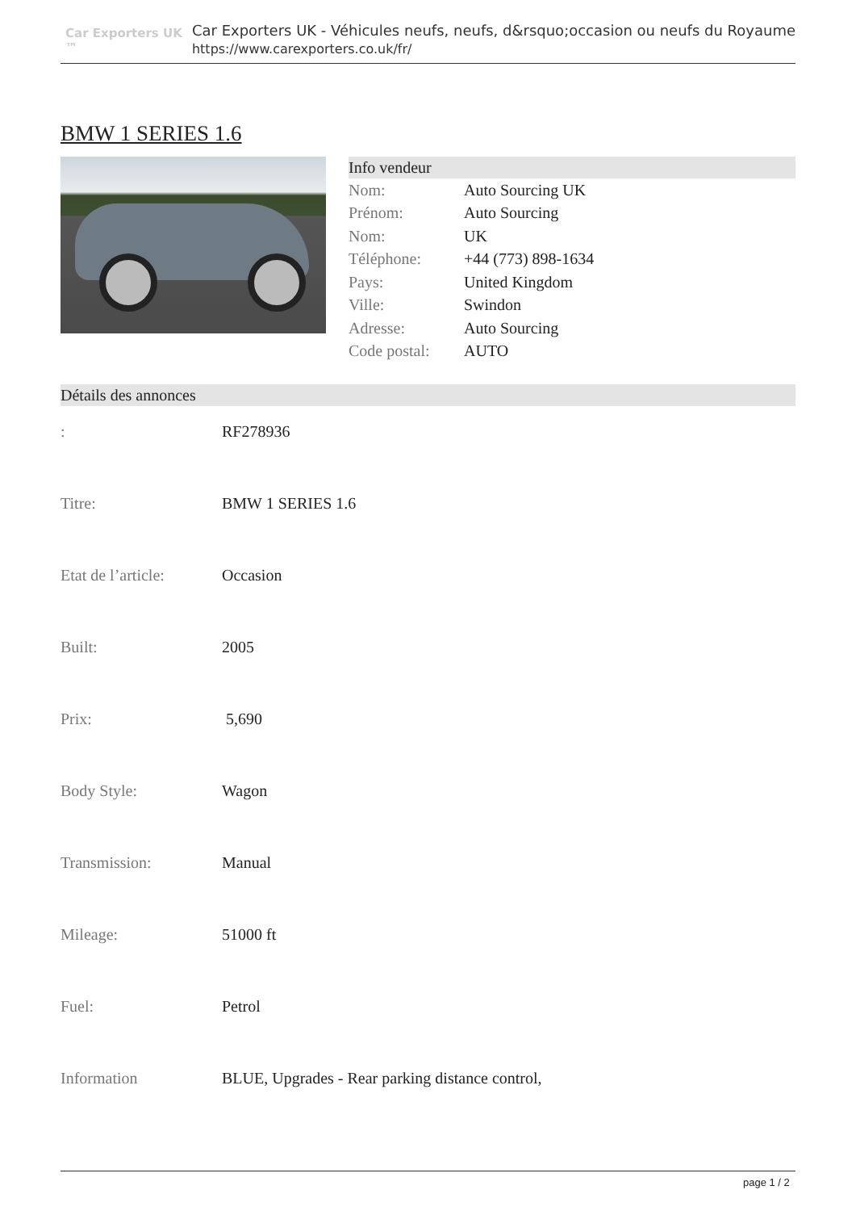Car Exporters UK ™
Car Exporters UK - Véhicules neufs, neufs, d&rsquo;occasion ou neufs du Royaume
https://www.carexporters.co.uk/fr/
BMW 1 SERIES 1.6
Info vendeur
| Nom: | Auto Sourcing UK |
| Prénom: | Auto Sourcing |
| Nom: | UK |
| Téléphone: | +44 (773) 898-1634 |
| Pays: | United Kingdom |
| Ville: | Swindon |
| Adresse: | Auto Sourcing |
| Code postal: | AUTO |
Détails des annonces
| : | RF278936 |
| Titre: | BMW 1 SERIES 1.6 |
| Etat de l’article: | Occasion |
| Built: | 2005 |
| Prix: | 5,690 |
| Body Style: | Wagon |
| Transmission: | Manual |
| Mileage: | 51000 ft |
| Fuel: | Petrol |
| Information | BLUE, Upgrades - Rear parking distance control, |
page 1 / 2